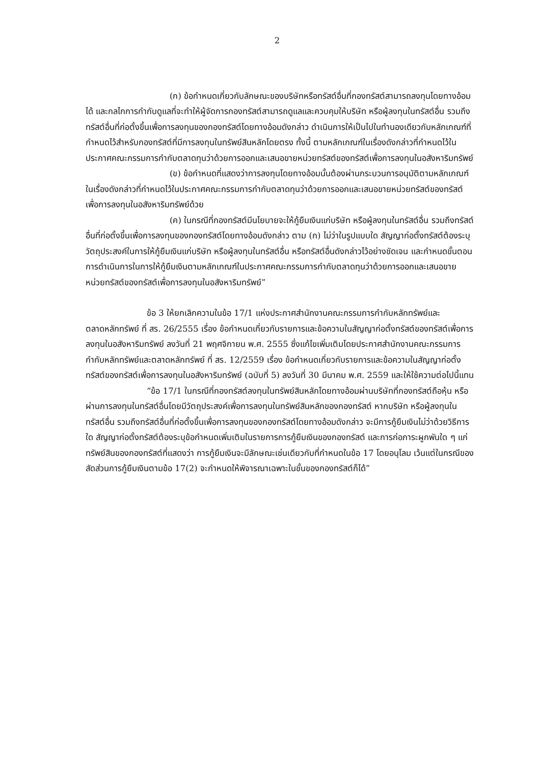2
(ก) ข้อกำหนดเกี่ยวกับลักษณะของบริษัทหรือทรัสต์อื่นที่กองทรัสต์สามารถลงทุนโดยทางอ้อมได้ และกลไกการกำกับดูแลที่จะทำให้ผู้จัดการกองทรัสต์สามารถดูแลและควบคุมให้บริษัท หรือผู้ลงทุนในทรัสต์อื่น รวมถึงทรัสต์อื่นที่ก่อตั้งขึ้นเพื่อการลงทุนของกองทรัสต์โดยทางอ้อมดังกล่าว ดำเนินการให้เป็นไปในทำนองเดียวกับหลักเกณฑ์ที่กำหนดไว้สำหรับกองทรัสต์ที่มีการลงทุนในทรัพย์สินหลักโดยตรง ทั้งนี้ ตามหลักเกณฑ์ในเรื่องดังกล่าวที่กำหนดไว้ในประกาศคณะกรรมการกำกับตลาดทุนว่าด้วยการออกและเสนอขายหน่วยทรัสต์ของทรัสต์เพื่อการลงทุนในอสังหาริมทรัพย์
(ข) ข้อกำหนดที่แสดงว่าการลงทุนโดยทางอ้อมนั้นต้องผ่านกระบวนการอนุมัติตามหลักเกณฑ์ในเรื่องดังกล่าวที่กำหนดไว้ในประกาศคณะกรรมการกำกับตลาดทุนว่าด้วยการออกและเสนอขายหน่วยทรัสต์ของทรัสต์เพื่อการลงทุนในอสังหาริมทรัพย์ด้วย
(ค) ในกรณีที่กองทรัสต์มีนโยบายจะให้กู้ยืมเงินแก่บริษัท หรือผู้ลงทุนในทรัสต์อื่น รวมถึงทรัสต์อื่นที่ก่อตั้งขึ้นเพื่อการลงทุนของกองทรัสต์โดยทางอ้อมดังกล่าว ตาม (ก) ไม่ว่าในรูปแบบใด สัญญาก่อตั้งทรัสต์ต้องระบุวัตถุประสงค์ในการให้กู้ยืมเงินแก่บริษัท หรือผู้ลงทุนในทรัสต์อื่น หรือทรัสต์อื่นดังกล่าวไว้อย่างชัดเจน และกำหนดขั้นตอนการดำเนินการในการให้กู้ยืมเงินตามหลักเกณฑ์ในประกาศคณะกรรมการกำกับตลาดทุนว่าด้วยการออกและเสนอขายหน่วยทรัสต์ของทรัสต์เพื่อการลงทุนในอสังหาริมทรัพย์”
ข้อ 3 ให้ยกเลิกความในข้อ 17/1 แห่งประกาศสำนักงานคณะกรรมการกำกับหลักทรัพย์และตลาดหลักทรัพย์ ที่ สร. 26/2555 เรื่อง ข้อกำหนดเกี่ยวกับรายการและข้อความในสัญญาก่อตั้งทรัสต์ของทรัสต์เพื่อการลงทุนในอสังหาริมทรัพย์ ลงวันที่ 21 พฤศจิกายน พ.ศ. 2555 ซึ่งแก้ไขเพิ่มเติมโดยประกาศสำนักงานคณะกรรมการกำกับหลักทรัพย์และตลาดหลักทรัพย์ ที่ สร. 12/2559 เรื่อง ข้อกำหนดเกี่ยวกับรายการและข้อความในสัญญาก่อตั้งทรัสต์ของทรัสต์เพื่อการลงทุนในอสังหาริมทรัพย์ (ฉบับที่ 5) ลงวันที่ 30 มีนาคม พ.ศ. 2559 และให้ใช้ความต่อไปนี้แทน
“ข้อ 17/1 ในกรณีที่กองทรัสต์ลงทุนในทรัพย์สินหลักโดยทางอ้อมผ่านบริษัทที่กองทรัสต์ถือหุ้น หรือผ่านการลงทุนในทรัสต์อื่นโดยมีวัตถุประสงค์เพื่อการลงทุนในทรัพย์สินหลักของกองทรัสต์ หากบริษัท หรือผู้ลงทุนในทรัสต์อื่น รวมถึงทรัสต์อื่นที่ก่อตั้งขึ้นเพื่อการลงทุนของกองทรัสต์โดยทางอ้อมดังกล่าว จะมีการกู้ยืมเงินไม่ว่าด้วยวิธีการใด สัญญาก่อตั้งทรัสต์ต้องระบุข้อกำหนดเพิ่มเติมในรายการการกู้ยืมเงินของกองทรัสต์ และการก่อภาระผูกพันใด ๆ แก่ทรัพย์สินของกองทรัสต์ที่แสดงว่า การกู้ยืมเงินจะมีลักษณะเช่นเดียวกับที่กำหนดในข้อ 17 โดยอนุโลม เว้นแต่ในกรณีของสัดส่วนการกู้ยืมเงินตามข้อ 17(2) จะกำหนดให้พิจารณาเฉพาะในชั้นของกองทรัสต์ก็ได้”